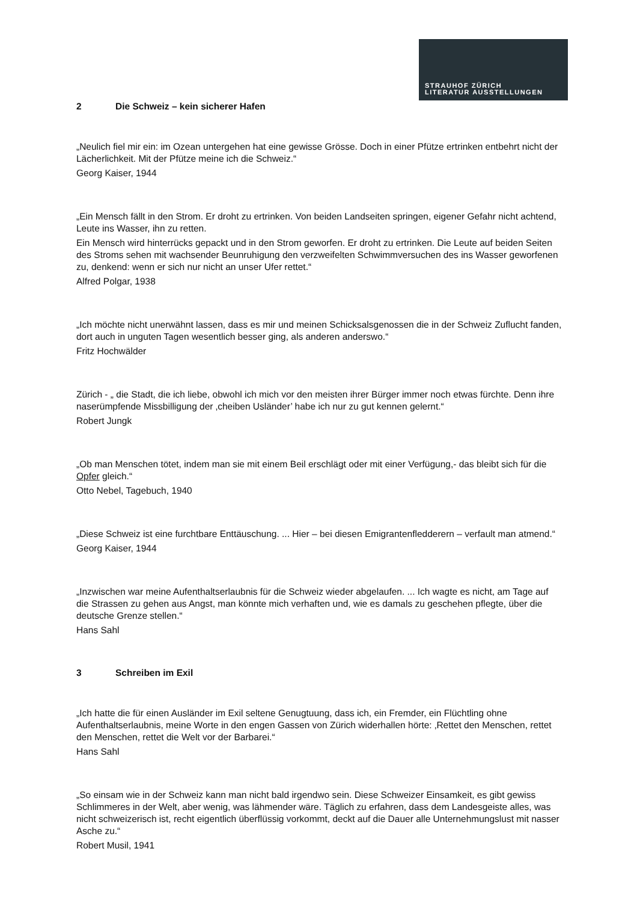STRAUHOF ZÜRICH
LITERATUR AUSSTELLUNGEN
2 Die Schweiz – kein sicherer Hafen
„Neulich fiel mir ein: im Ozean untergehen hat eine gewisse Grösse. Doch in einer Pfütze ertrinken entbehrt nicht der Lächerlichkeit. Mit der Pfütze meine ich die Schweiz.“
Georg Kaiser, 1944
„Ein Mensch fällt in den Strom. Er droht zu ertrinken. Von beiden Landseiten springen, eigener Gefahr nicht achtend, Leute ins Wasser, ihn zu retten.
Ein Mensch wird hinterrücks gepackt und in den Strom geworfen. Er droht zu ertrinken. Die Leute auf beiden Seiten des Stroms sehen mit wachsender Beunruhigung den verzweifelten Schwimmversuchen des ins Wasser geworfenen zu, denkend: wenn er sich nur nicht an unser Ufer rettet.“
Alfred Polgar, 1938
„Ich möchte nicht unerwähnt lassen, dass es mir und meinen Schicksalsgenossen die in der Schweiz Zuflucht fanden, dort auch in unguten Tagen wesentlich besser ging, als anderen anderswo.“
Fritz Hochwälder
Zürich - „ die Stadt, die ich liebe, obwohl ich mich vor den meisten ihrer Bürger immer noch etwas fürchte. Denn ihre naserümpfende Missbilligung der ‚cheiben Usländer’ habe ich nur zu gut kennen gelernt.“
Robert Jungk
„Ob man Menschen tötet, indem man sie mit einem Beil erschlägt oder mit einer Verfügung,- das bleibt sich für die Opfer gleich.“
Otto Nebel, Tagebuch, 1940
„Diese Schweiz ist eine furchtbare Enttäuschung. ... Hier – bei diesen Emigrantenfledderern – verfault man atmend.“
Georg Kaiser, 1944
„Inzwischen war meine Aufenthaltserlaubnis für die Schweiz wieder abgelaufen. ... Ich wagte es nicht, am Tage auf die Strassen zu gehen aus Angst, man könnte mich verhaften und, wie es damals zu geschehen pflegte, über die deutsche Grenze stellen.“
Hans Sahl
3 Schreiben im Exil
„Ich hatte die für einen Ausländer im Exil seltene Genugtuung, dass ich, ein Fremder, ein Flüchtling ohne Aufenthaltserlaubnis, meine Worte in den engen Gassen von Zürich widerhallen hörte: ‚Rettet den Menschen, rettet den Menschen, rettet die Welt vor der Barbarei.“
Hans Sahl
„So einsam wie in der Schweiz kann man nicht bald irgendwo sein. Diese Schweizer Einsamkeit, es gibt gewiss Schlimmeres in der Welt, aber wenig, was lähmender wäre. Täglich zu erfahren, dass dem Landesgeiste alles, was nicht schweizerisch ist, recht eigentlich überflüssig vorkommt, deckt auf die Dauer alle Unternehmungslust mit nasser Asche zu.“
Robert Musil, 1941